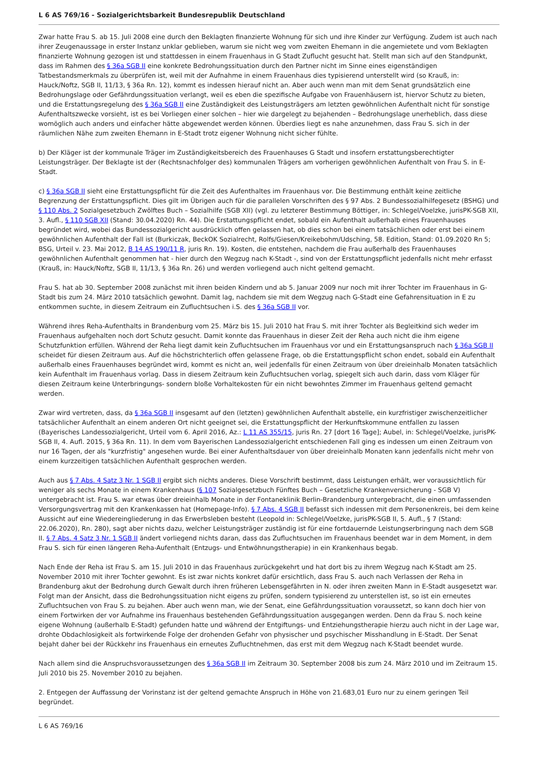L 6 AS 769/16 - Sozialgerichtsbarkeit Bundesrepublik Deutschland
Zwar hatte Frau S. ab 15. Juli 2008 eine durch den Beklagten finanzierte Wohnung für sich und ihre Kinder zur Verfügung. Zudem ist auch nach ihrer Zeugenaussage in erster Instanz unklar geblieben, warum sie nicht weg vom zweiten Ehemann in die angemietete und vom Beklagten finanzierte Wohnung gezogen ist und stattdessen in einem Frauenhaus in G Stadt Zuflucht gesucht hat. Stellt man sich auf den Standpunkt, dass im Rahmen des § 36a SGB II eine konkrete Bedrohungssituation durch den Partner nicht im Sinne eines eigenständigen Tatbestandsmerkmals zu überprüfen ist, weil mit der Aufnahme in einem Frauenhaus dies typisierend unterstellt wird (so Krauß, in: Hauck/Noftz, SGB II, 11/13, § 36a Rn. 12), kommt es indessen hierauf nicht an. Aber auch wenn man mit dem Senat grundsätzlich eine Bedrohungslage oder Gefährdungssituation verlangt, weil es eben die spezifische Aufgabe von Frauenhäusern ist, hiervor Schutz zu bieten, und die Erstattungsregelung des § 36a SGB II eine Zuständigkeit des Leistungsträgers am letzten gewöhnlichen Aufenthalt nicht für sonstige Aufenthaltszwecke vorsieht, ist es bei Vorliegen einer solchen – hier wie dargelegt zu bejahenden – Bedrohungslage unerheblich, dass diese womöglich auch anders und einfacher hätte abgewendet werden können. Überdies liegt es nahe anzunehmen, dass Frau S. sich in der räumlichen Nähe zum zweiten Ehemann in E-Stadt trotz eigener Wohnung nicht sicher fühlte.
b) Der Kläger ist der kommunale Träger im Zuständigkeitsbereich des Frauenhauses G Stadt und insofern erstattungsberechtigter Leistungsträger. Der Beklagte ist der (Rechtsnachfolger des) kommunalen Trägers am vorherigen gewöhnlichen Aufenthalt von Frau S. in E-Stadt.
c) § 36a SGB II sieht eine Erstattungspflicht für die Zeit des Aufenthaltes im Frauenhaus vor. Die Bestimmung enthält keine zeitliche Begrenzung der Erstattungspflicht. Dies gilt im Übrigen auch für die parallelen Vorschriften des § 97 Abs. 2 Bundessozialhilfegesetz (BSHG) und § 110 Abs. 2 Sozialgesetzbuch Zwölftes Buch – Sozialhilfe (SGB XII) (vgl. zu letzterer Bestimmung Böttiger, in: Schlegel/Voelzke, jurisPK-SGB XII, 3. Aufl., § 110 SGB XII (Stand: 30.04.2020) Rn. 44). Die Erstattungspflicht endet, sobald ein Aufenthalt außerhalb eines Frauenhauses begründet wird, wobei das Bundessozialgericht ausdrücklich offen gelassen hat, ob dies schon bei einem tatsächlichen oder erst bei einem gewöhnlichen Aufenthalt der Fall ist (Burkiczak, BeckOK Sozialrecht, Rolfs/Giesen/Kreikebohm/Udsching, 58. Edition, Stand: 01.09.2020 Rn 5; BSG, Urteil v. 23. Mai 2012, B 14 AS 190/11 R, juris Rn. 19). Kosten, die entstehen, nachdem die Frau außerhalb des Frauenhauses gewöhnlichen Aufenthalt genommen hat - hier durch den Wegzug nach K-Stadt -, sind von der Erstattungspflicht jedenfalls nicht mehr erfasst (Krauß, in: Hauck/Noftz, SGB II, 11/13, § 36a Rn. 26) und werden vorliegend auch nicht geltend gemacht.
Frau S. hat ab 30. September 2008 zunächst mit ihren beiden Kindern und ab 5. Januar 2009 nur noch mit ihrer Tochter im Frauenhaus in G-Stadt bis zum 24. März 2010 tatsächlich gewohnt. Damit lag, nachdem sie mit dem Wegzug nach G-Stadt eine Gefahrensituation in E zu entkommen suchte, in diesem Zeitraum ein Zufluchtsuchen i.S. des § 36a SGB II vor.
Während ihres Reha-Aufenthalts in Brandenburg vom 25. März bis 15. Juli 2010 hat Frau S. mit ihrer Tochter als Begleitkind sich weder im Frauenhaus aufgehalten noch dort Schutz gesucht. Damit konnte das Frauenhaus in dieser Zeit der Reha auch nicht die ihm eigene Schutzfunktion erfüllen. Während der Reha liegt damit kein Zufluchtsuchen im Frauenhaus vor und ein Erstattungsanspruch nach § 36a SGB II scheidet für diesen Zeitraum aus. Auf die höchstrichterlich offen gelassene Frage, ob die Erstattungspflicht schon endet, sobald ein Aufenthalt außerhalb eines Frauenhauses begründet wird, kommt es nicht an, weil jedenfalls für einen Zeitraum von über dreieinhalb Monaten tatsächlich kein Aufenthalt im Frauenhaus vorlag. Dass in diesem Zeitraum kein Zufluchtsuchen vorlag, spiegelt sich auch darin, dass vom Kläger für diesen Zeitraum keine Unterbringungs- sondern bloße Vorhaltekosten für ein nicht bewohntes Zimmer im Frauenhaus geltend gemacht werden.
Zwar wird vertreten, dass, da § 36a SGB II insgesamt auf den (letzten) gewöhnlichen Aufenthalt abstelle, ein kurzfristiger zwischenzeitlicher tatsächlicher Aufenthalt an einem anderen Ort nicht geeignet sei, die Erstattungspflicht der Herkunftskommune entfallen zu lassen (Bayerisches Landessozialgericht, Urteil vom 6. April 2016, Az.: L 11 AS 355/15, juris Rn. 27 [dort 16 Tage]; Aubel, in: Schlegel/Voelzke, jurisPK-SGB II, 4. Aufl. 2015, § 36a Rn. 11). In dem vom Bayerischen Landessozialgericht entschiedenen Fall ging es indessen um einen Zeitraum von nur 16 Tagen, der als "kurzfristig" angesehen wurde. Bei einer Aufenthaltsdauer von über dreieinhalb Monaten kann jedenfalls nicht mehr von einem kurzzeitigen tatsächlichen Aufenthalt gesprochen werden.
Auch aus § 7 Abs. 4 Satz 3 Nr. 1 SGB II ergibt sich nichts anderes. Diese Vorschrift bestimmt, dass Leistungen erhält, wer voraussichtlich für weniger als sechs Monate in einem Krankenhaus (§ 107 Sozialgesetzbuch Fünftes Buch – Gesetzliche Krankenversicherung - SGB V) untergebracht ist. Frau S. war etwas über dreieinhalb Monate in der Fontaneklinik Berlin-Brandenburg untergebracht, die einen umfassenden Versorgungsvertrag mit den Krankenkassen hat (Homepage-Info). § 7 Abs. 4 SGB II befasst sich indessen mit dem Personenkreis, bei dem keine Aussicht auf eine Wiedereingliederung in das Erwerbsleben besteht (Leopold in: Schlegel/Voelzke, jurisPK-SGB II, 5. Aufl., § 7 (Stand: 22.06.2020), Rn. 280), sagt aber nichts dazu, welcher Leistungsträger zuständig ist für eine fortdauernde Leistungserbringung nach dem SGB II. § 7 Abs. 4 Satz 3 Nr. 1 SGB II ändert vorliegend nichts daran, dass das Zufluchtsuchen im Frauenhaus beendet war in dem Moment, in dem Frau S. sich für einen längeren Reha-Aufenthalt (Entzugs- und Entwöhnungstherapie) in ein Krankenhaus begab.
Nach Ende der Reha ist Frau S. am 15. Juli 2010 in das Frauenhaus zurückgekehrt und hat dort bis zu ihrem Wegzug nach K-Stadt am 25. November 2010 mit ihrer Tochter gewohnt. Es ist zwar nichts konkret dafür ersichtlich, dass Frau S. auch nach Verlassen der Reha in Brandenburg akut der Bedrohung durch Gewalt durch ihren früheren Lebensgefährten in N. oder ihren zweiten Mann in E-Stadt ausgesetzt war. Folgt man der Ansicht, dass die Bedrohungssituation nicht eigens zu prüfen, sondern typisierend zu unterstellen ist, so ist ein erneutes Zufluchtsuchen von Frau S. zu bejahen. Aber auch wenn man, wie der Senat, eine Gefährdungssituation voraussetzt, so kann doch hier von einem Fortwirken der vor Aufnahme ins Frauenhaus bestehenden Gefährdungssituation ausgegangen werden. Denn da Frau S. noch keine eigene Wohnung (außerhalb E-Stadt) gefunden hatte und während der Entgiftungs- und Entziehungstherapie hierzu auch nicht in der Lage war, drohte Obdachlosigkeit als fortwirkende Folge der drohenden Gefahr von physischer und psychischer Misshandlung in E-Stadt. Der Senat bejaht daher bei der Rückkehr ins Frauenhaus ein erneutes Zufluchtnehmen, das erst mit dem Wegzug nach K-Stadt beendet wurde.
Nach allem sind die Anspruchsvoraussetzungen des § 36a SGB II im Zeitraum 30. September 2008 bis zum 24. März 2010 und im Zeitraum 15. Juli 2010 bis 25. November 2010 zu bejahen.
2. Entgegen der Auffassung der Vorinstanz ist der geltend gemachte Anspruch in Höhe von 21.683,01 Euro nur zu einem geringen Teil begründet.
L 6 AS 769/16